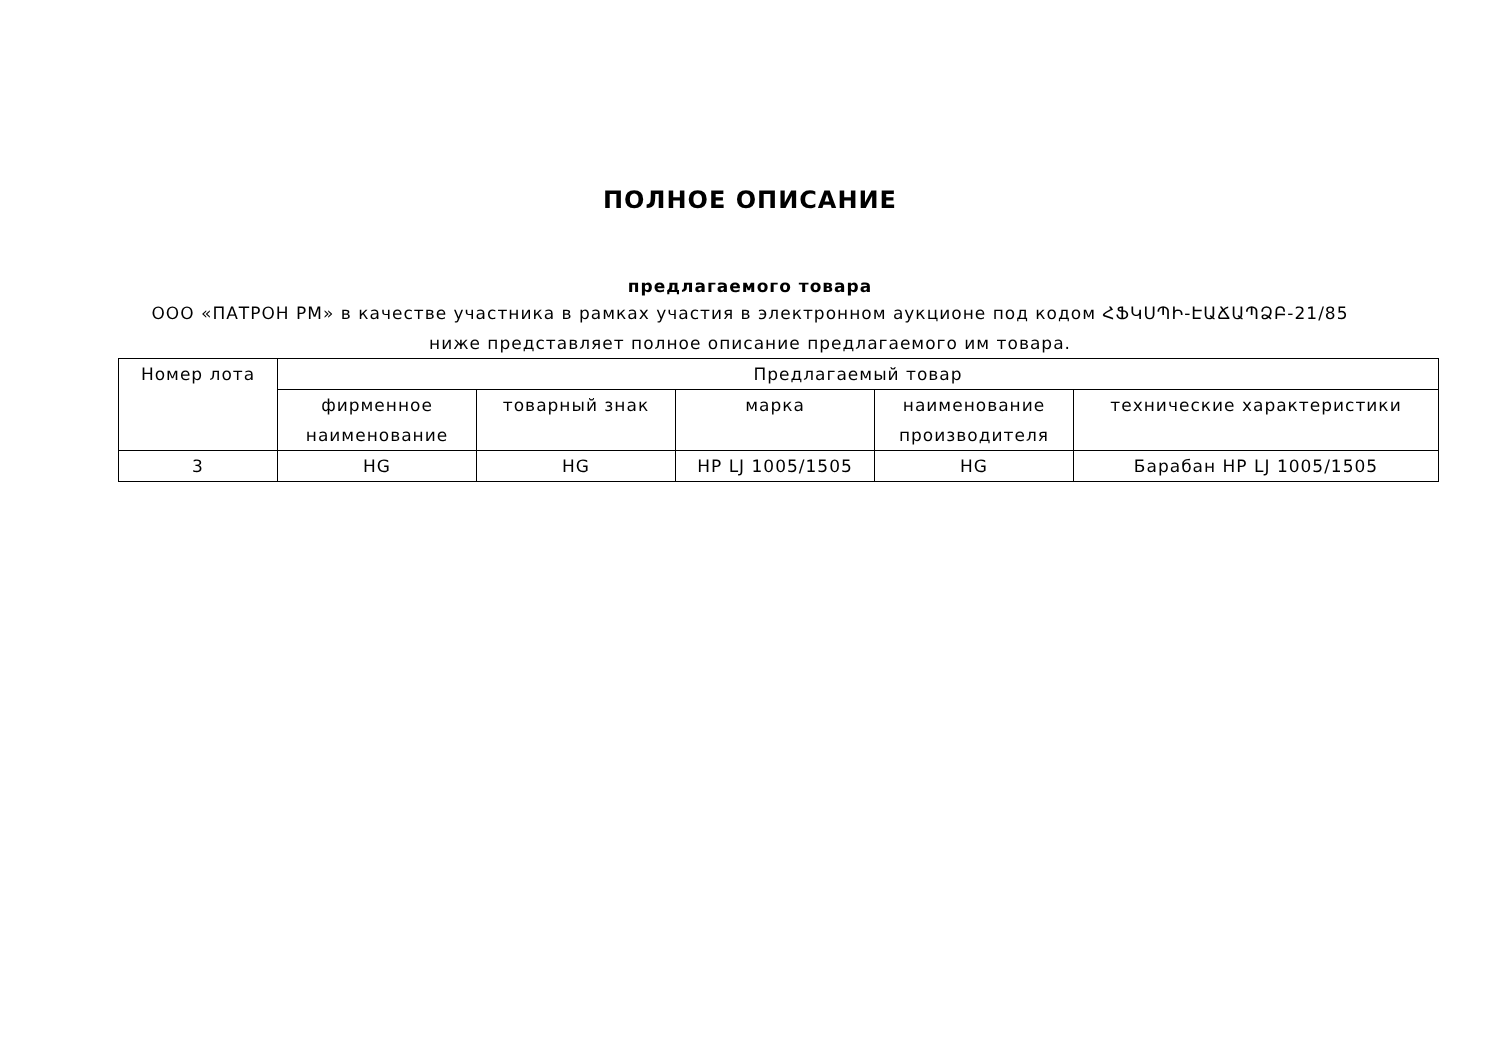ПОЛНОЕ ОПИСАНИЕ
предлагаемого товара
ООО «ПАТРОН РМ» в качестве участника в рамках участия в электронном аукционе под кодом ՀՖԿՍՊԻ-ԷԱՃԱՊՁԲ-21/85 ниже представляет полное описание предлагаемого им товара.
| Номер лота | Предлагаемый товар | | | | |
| --- | --- | --- | --- | --- | --- |
| | фирменное наименование | товарный знак | марка | наименование производителя | технические характеристики |
| 3 | HG | HG | HP LJ 1005/1505 | HG | Барабан HP LJ 1005/1505 |